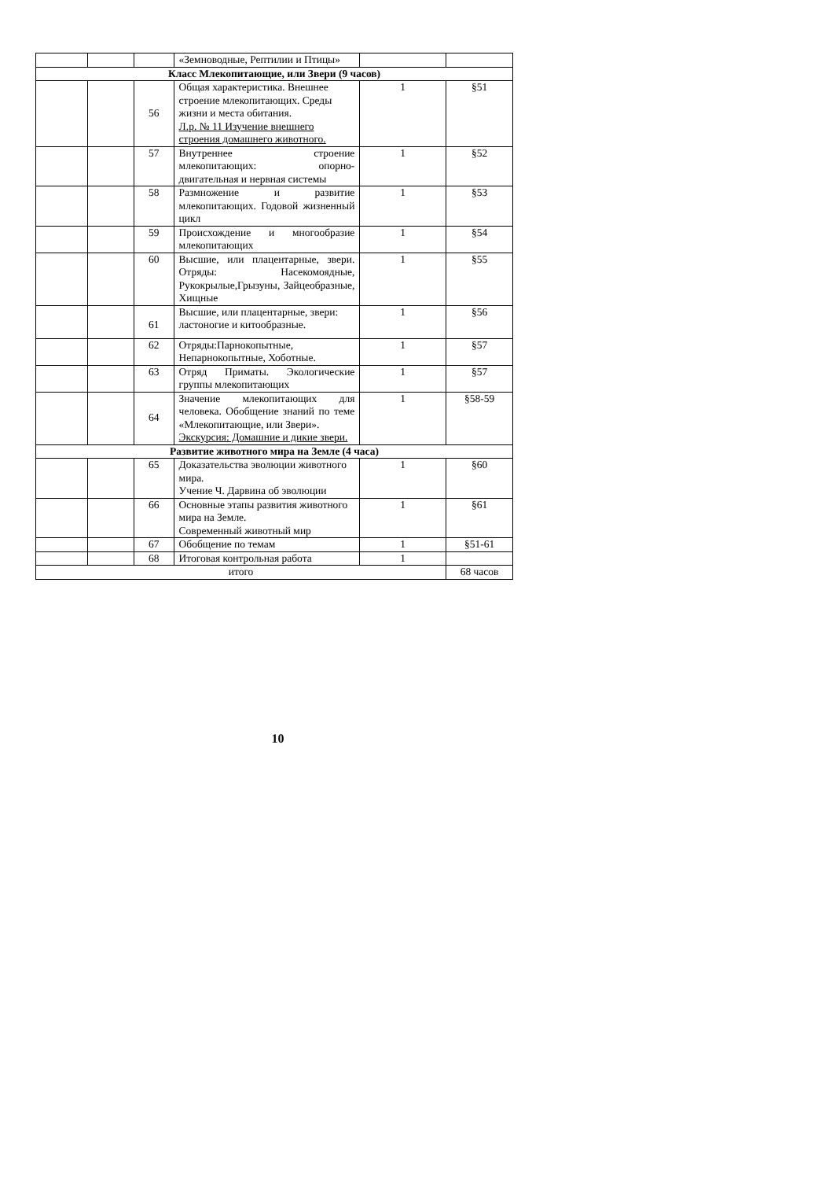| | | | «Земноводные, Рептилии и Птицы» | | |
| Класс Млекопитающие, или Звери (9 часов) | | | | | |
| | | 56 | Общая характеристика. Внешнее строение млекопитающих. Среды жизни и места обитания. Л.р. № 11 Изучение внешнего строения домашнего животного. | 1 | §51 |
| | | 57 | Внутреннее строение млекопитающих: опорно-двигательная и нервная системы | 1 | §52 |
| | | 58 | Размножение и развитие млекопитающих. Годовой жизненный цикл | 1 | §53 |
| | | 59 | Происхождение и многообразие млекопитающих | 1 | §54 |
| | | 60 | Высшие, или плацентарные, звери. Отряды: Насекомоядные, Рукокрылые,Грызуны, Зайцеобразные, Хищные | 1 | §55 |
| | | 61 | Высшие, или плацентарные, звери: ластоногие и китообразные. | 1 | §56 |
| | | 62 | Отряды:Парнокопытные, Непарнокопытные, Хоботные. | 1 | §57 |
| | | 63 | Отряд Приматы. Экологические группы млекопитающих | 1 | §57 |
| | | 64 | Значение млекопитающих для человека. Обобщение знаний по теме «Млекопитающие, или Звери». Экскурсия: Домашние и дикие звери. | 1 | §58-59 |
| Развитие животного мира на Земле (4 часа) | | | | | |
| | | 65 | Доказательства эволюции животного мира. Учение Ч. Дарвина об эволюции | 1 | §60 |
| | | 66 | Основные этапы развития животного мира на Земле. Современный животный мир | 1 | §61 |
| | | 67 | Обобщение по темам | 1 | §51-61 |
| | | 68 | Итоговая контрольная работа | 1 | |
| итого | | | | | 68 часов |
10